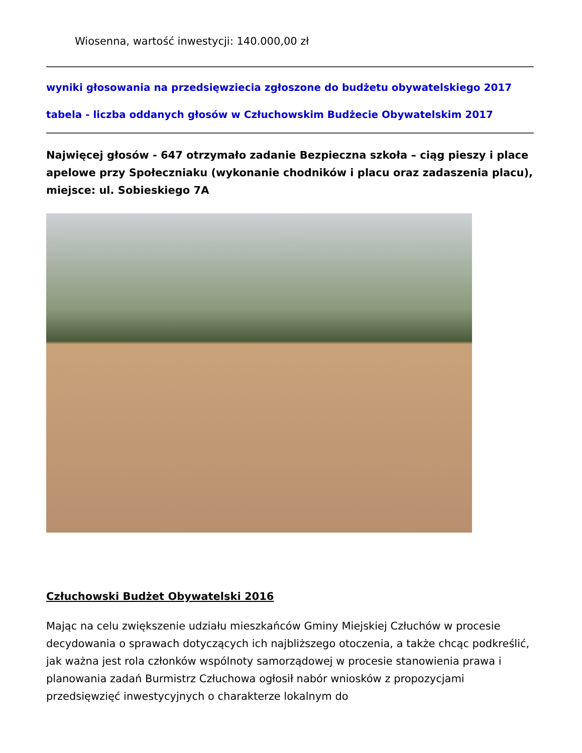Wiosenna, wartość inwestycji: 140.000,00 zł
wyniki głosowania na przedsięwziecia zgłoszone do budżetu obywatelskiego 2017
tabela - liczba oddanych głosów w Człuchowskim Budżecie Obywatelskim 2017
Najwięcej głosów - 647 otrzymało zadanie Bezpieczna szkoła – ciąg pieszy i place apelowe przy Społeczniaku (wykonanie chodników i placu oraz zadaszenia placu), miejsce: ul. Sobieskiego 7A
Człuchowski Budżet Obywatelski 2016
Mając na celu zwiększenie udziału mieszkańców Gminy Miejskiej Człuchów w procesie decydowania o sprawach dotyczących ich najbliższego otoczenia, a także chcąc podkreślić, jak ważna jest rola członków wspólnoty samorządowej w procesie stanowienia prawa i planowania zadań Burmistrz Człuchowa ogłosił nabór wniosków z propozycjami przedsięwzięć inwestycyjnych o charakterze lokalnym do